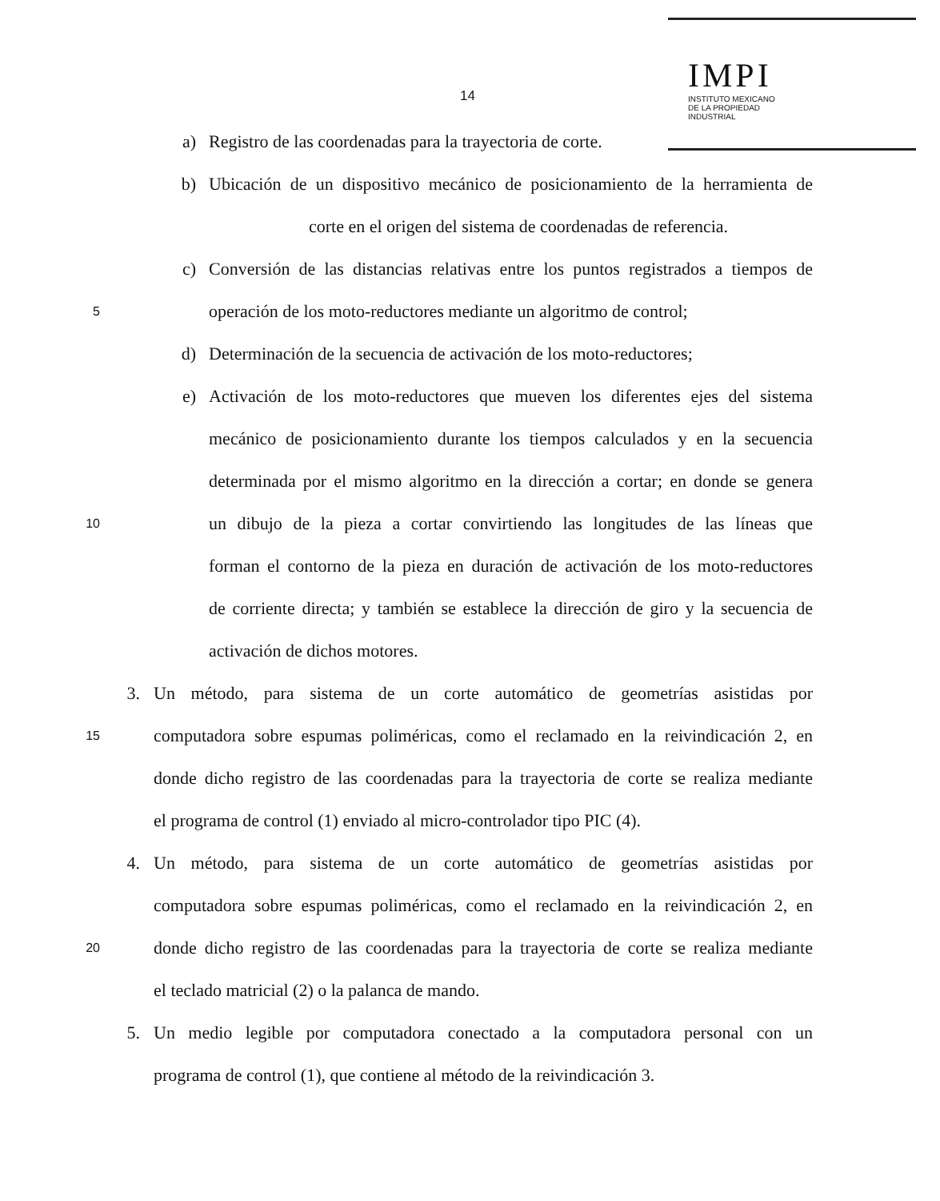IMPI
INSTITUTO MEXICANO
DE LA PROPIEDAD
INDUSTRIAL
14
a) Registro de las coordenadas para la trayectoria de corte.
b) Ubicación de un dispositivo mecánico de posicionamiento de la herramienta de
corte en el origen del sistema de coordenadas de referencia.
c) Conversión de las distancias relativas entre los puntos registrados a tiempos de
5 operación de los moto-reductores mediante un algoritmo de control;
d) Determinación de la secuencia de activación de los moto-reductores;
e) Activación de los moto-reductores que mueven los diferentes ejes del sistema
mecánico de posicionamiento durante los tiempos calculados y en la secuencia
determinada por el mismo algoritmo en la dirección a cortar; en donde se genera
10 un dibujo de la pieza a cortar convirtiendo las longitudes de las líneas que
forman el contorno de la pieza en duración de activación de los moto-reductores
de corriente directa; y también se establece la dirección de giro y la secuencia de
activación de dichos motores.
3. Un método, para sistema de un corte automático de geometrías asistidas por
15 computadora sobre espumas poliméricas, como el reclamado en la reivindicación 2, en
donde dicho registro de las coordenadas para la trayectoria de corte se realiza mediante
el programa de control (1) enviado al micro-controlador tipo PIC (4).
4. Un método, para sistema de un corte automático de geometrías asistidas por
computadora sobre espumas poliméricas, como el reclamado en la reivindicación 2, en
20 donde dicho registro de las coordenadas para la trayectoria de corte se realiza mediante
el teclado matricial (2) o la palanca de mando.
5. Un medio legible por computadora conectado a la computadora personal con un
programa de control (1), que contiene al método de la reivindicación 3.